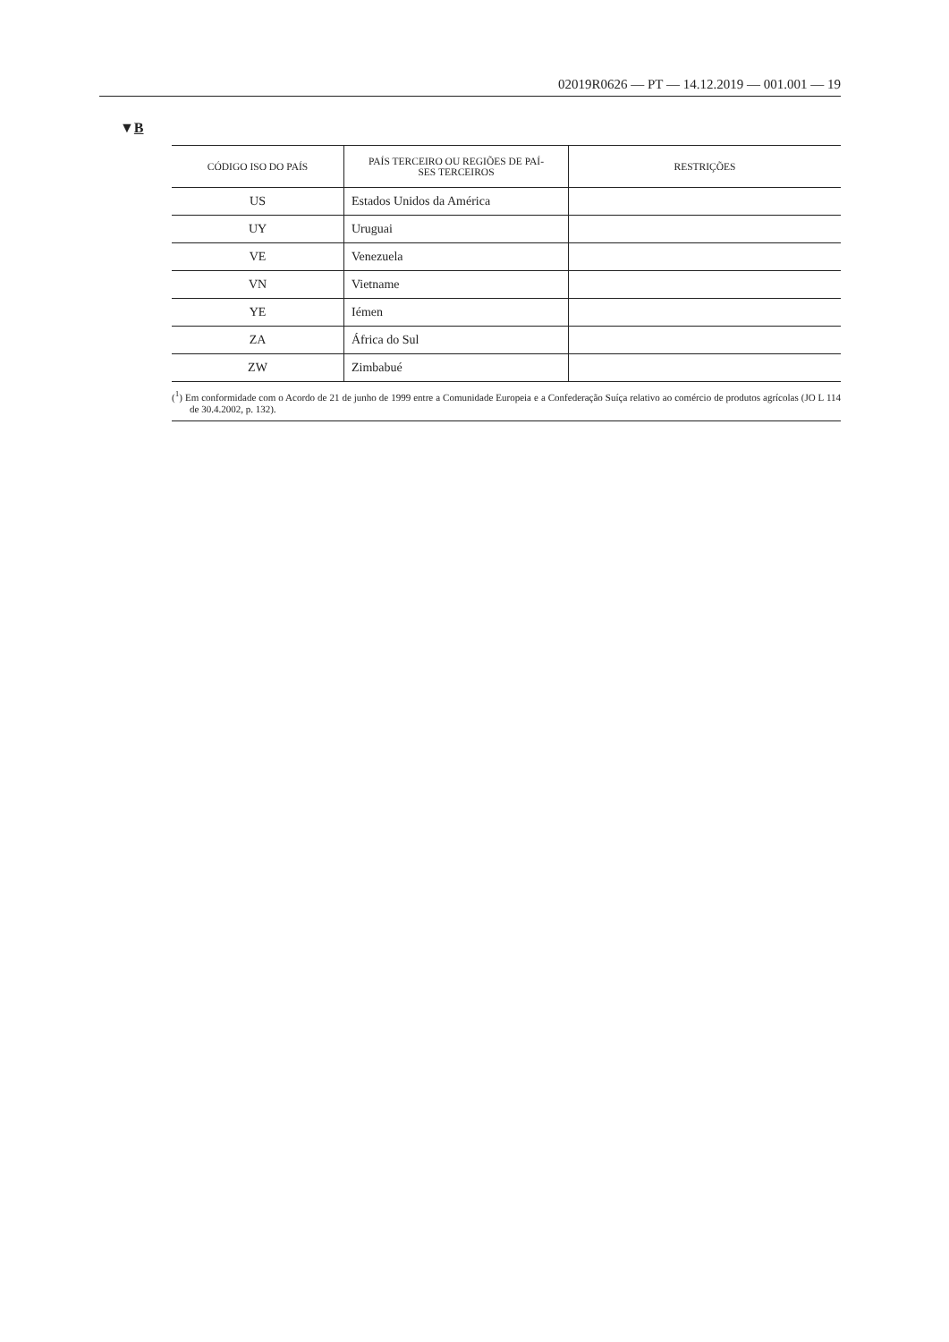02019R0626 — PT — 14.12.2019 — 001.001 — 19
▼B
| CÓDIGO ISO DO PAÍS | PAÍS TERCEIRO OU REGIÕES DE PAÍ- SES TERCEIROS | RESTRIÇÕES |
| --- | --- | --- |
| US | Estados Unidos da América | |
| UY | Uruguai | |
| VE | Venezuela | |
| VN | Vietname | |
| YE | Iémen | |
| ZA | África do Sul | |
| ZW | Zimbabué | |
(<sup>1</sup>) Em conformidade com o Acordo de 21 de junho de 1999 entre a Comunidade Europeia e a Confederação Suíça relativo ao comércio de produtos agrícolas (JO L 114 de 30.4.2002, p. 132).